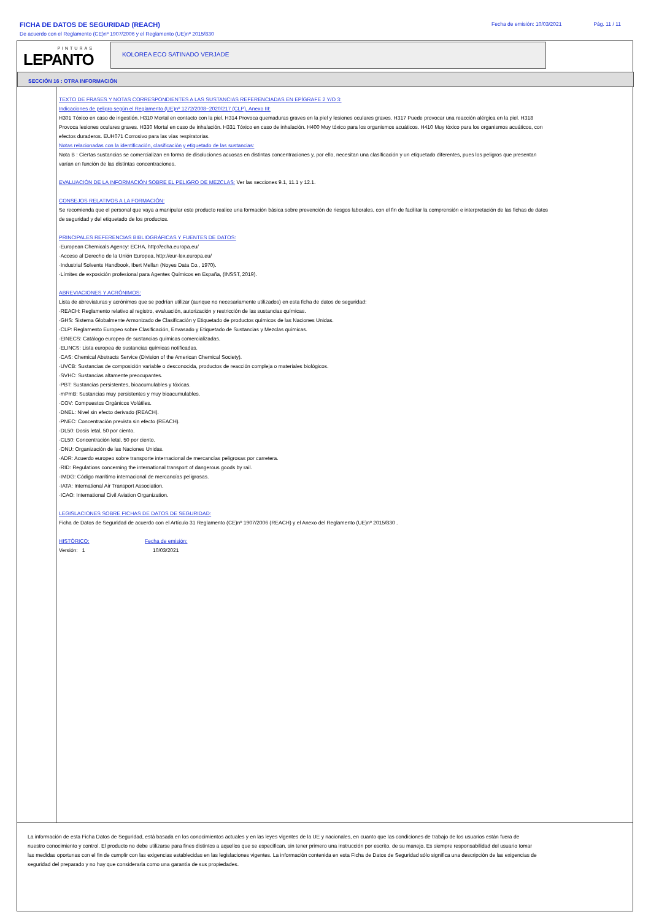FICHA DE DATOS DE SEGURIDAD (REACH) Fecha de emisión: 10/03/2021 Pág. 11 / 11
De acuerdo con el Reglamento (CE)nº 1907/2006 y el Reglamento (UE)nº 2015/830
PINTURAS
LEPANTO
KOLOREA ECO SATINADO VERJADE
SECCIÓN 16 : OTRA INFORMACIÓN
TEXTO DE FRASES Y NOTAS CORRESPONDIENTES A LAS SUSTANCIAS REFERENCIADAS EN EPÍGRAFE 2 Y/O 3:
Indicaciones de peligro según el Reglamento (UE)nº 1272/2008~2020/217 (CLP), Anexo III:
H301 Tóxico en caso de ingestión. H310 Mortal en contacto con la piel. H314 Provoca quemaduras graves en la piel y lesiones oculares graves. H317 Puede provocar una reacción alérgica en la piel. H318 Provoca lesiones oculares graves. H330 Mortal en caso de inhalación. H331 Tóxico en caso de inhalación. H400 Muy tóxico para los organismos acuáticos. H410 Muy tóxico para los organismos acuáticos, con efectos duraderos. EUH071 Corrosivo para las vías respiratorias.
Notas relacionadas con la identificación, clasificación y etiquetado de las sustancias:
Nota B : Ciertas sustancias se comercializan en forma de disoluciones acuosas en distintas concentraciones y, por ello, necesitan una clasificación y un etiquetado diferentes, pues los peligros que presentan varían en función de las distintas concentraciones.
EVALUACIÓN DE LA INFORMACIÓN SOBRE EL PELIGRO DE MEZCLAS: Ver las secciones 9.1, 11.1 y 12.1.
CONSEJOS RELATIVOS A LA FORMACIÓN:
Se recomienda que el personal que vaya a manipular este producto realice una formación básica sobre prevención de riesgos laborales, con el fin de facilitar la comprensión e interpretación de las fichas de datos de seguridad y del etiquetado de los productos.
PRINCIPALES REFERENCIAS BIBLIOGRÁFICAS Y FUENTES DE DATOS:
·European Chemicals Agency: ECHA, http://echa.europa.eu/
·Acceso al Derecho de la Unión Europea, http://eur-lex.europa.eu/
·Industrial Solvents Handbook, Ibert Mellan (Noyes Data Co., 1970).
·Límites de exposición profesional para Agentes Químicos en España, (INSST, 2019).
ABREVIACIONES Y ACRÓNIMOS:
Lista de abreviaturas y acrónimos que se podrían utilizar (aunque no necesariamente utilizados) en esta ficha de datos de seguridad:
·REACH: Reglamento relativo al registro, evaluación, autorización y restricción de las sustancias químicas.
·GHS: Sistema Globalmente Armonizado de Clasificación y Etiquetado de productos químicos de las Naciones Unidas.
·CLP: Reglamento Europeo sobre Clasificación, Envasado y Etiquetado de Sustancias y Mezclas químicas.
·EINECS: Catálogo europeo de sustancias químicas comercializadas.
·ELINCS: Lista europea de sustancias químicas notificadas.
·CAS: Chemical Abstracts Service (Division of the American Chemical Society).
·UVCB: Sustancias de composición variable o desconocida, productos de reacción compleja o materiales biológicos.
·SVHC: Sustancias altamente preocupantes.
·PBT: Sustancias persistentes, bioacumulables y tóxicas.
·mPmB: Sustancias muy persistentes y muy bioacumulables.
·COV: Compuestos Orgánicos Volátiles.
·DNEL: Nivel sin efecto derivado (REACH).
·PNEC: Concentración prevista sin efecto (REACH).
·DL50: Dosis letal, 50 por ciento.
·CL50: Concentración letal, 50 por ciento.
·ONU: Organización de las Naciones Unidas.
·ADR: Acuerdo europeo sobre transporte internacional de mercancías peligrosas por carretera.
·RID: Regulations concerning the international transport of dangerous goods by rail.
·IMDG: Código marítimo internacional de mercancías peligrosas.
·IATA: International Air Transport Association.
·ICAO: International Civil Aviation Organization.
LEGISLACIONES SOBRE FICHAS DE DATOS DE SEGURIDAD:
Ficha de Datos de Seguridad de acuerdo con el Artículo 31 Reglamento (CE)nº 1907/2006 (REACH) y el Anexo del Reglamento (UE)nº 2015/830 .
HISTÓRICO: Fecha de emisión:
Versión: 1 10/03/2021
La información de esta Ficha Datos de Seguridad, está basada en los conocimientos actuales y en las leyes vigentes de la UE y nacionales, en cuanto que las condiciones de trabajo de los usuarios están fuera de nuestro conocimiento y control. El producto no debe utilizarse para fines distintos a aquellos que se especifican, sin tener primero una instrucción por escrito, de su manejo. Es siempre responsabilidad del usuario tomar las medidas oportunas con el fin de cumplir con las exigencias establecidas en las legislaciones vigentes. La información contenida en esta Ficha de Datos de Seguridad sólo significa una descripción de las exigencias de seguridad del preparado y no hay que considerarla como una garantía de sus propiedades.